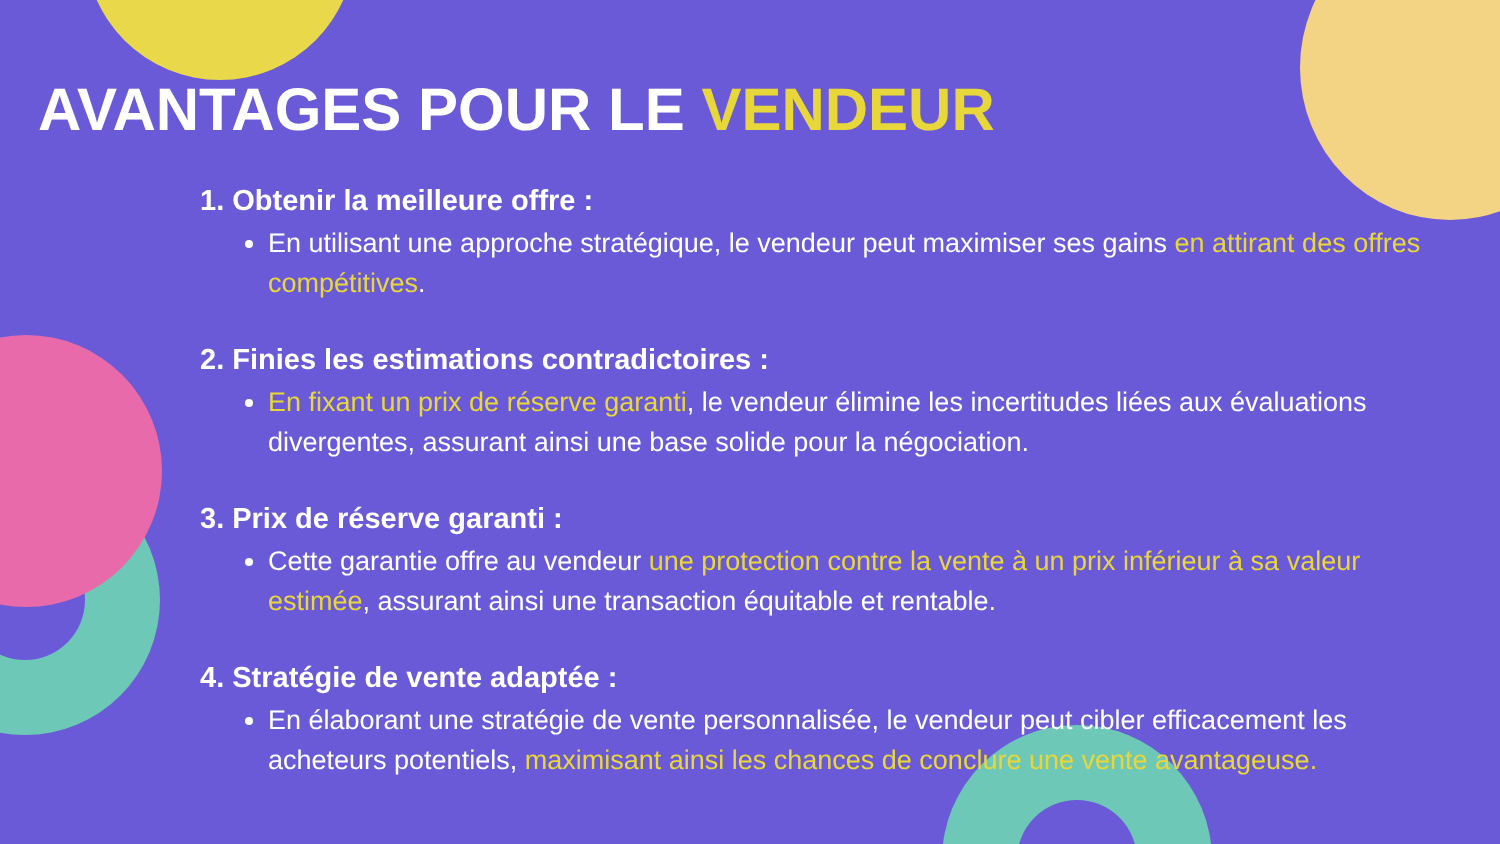AVANTAGES POUR LE VENDEUR
1. Obtenir la meilleure offre :
En utilisant une approche stratégique, le vendeur peut maximiser ses gains en attirant des offres compétitives.
2. Finies les estimations contradictoires :
En fixant un prix de réserve garanti, le vendeur élimine les incertitudes liées aux évaluations divergentes, assurant ainsi une base solide pour la négociation.
3. Prix de réserve garanti :
Cette garantie offre au vendeur une protection contre la vente à un prix inférieur à sa valeur estimée, assurant ainsi une transaction équitable et rentable.
4. Stratégie de vente adaptée :
En élaborant une stratégie de vente personnalisée, le vendeur peut cibler efficacement les acheteurs potentiels, maximisant ainsi les chances de conclure une vente avantageuse.